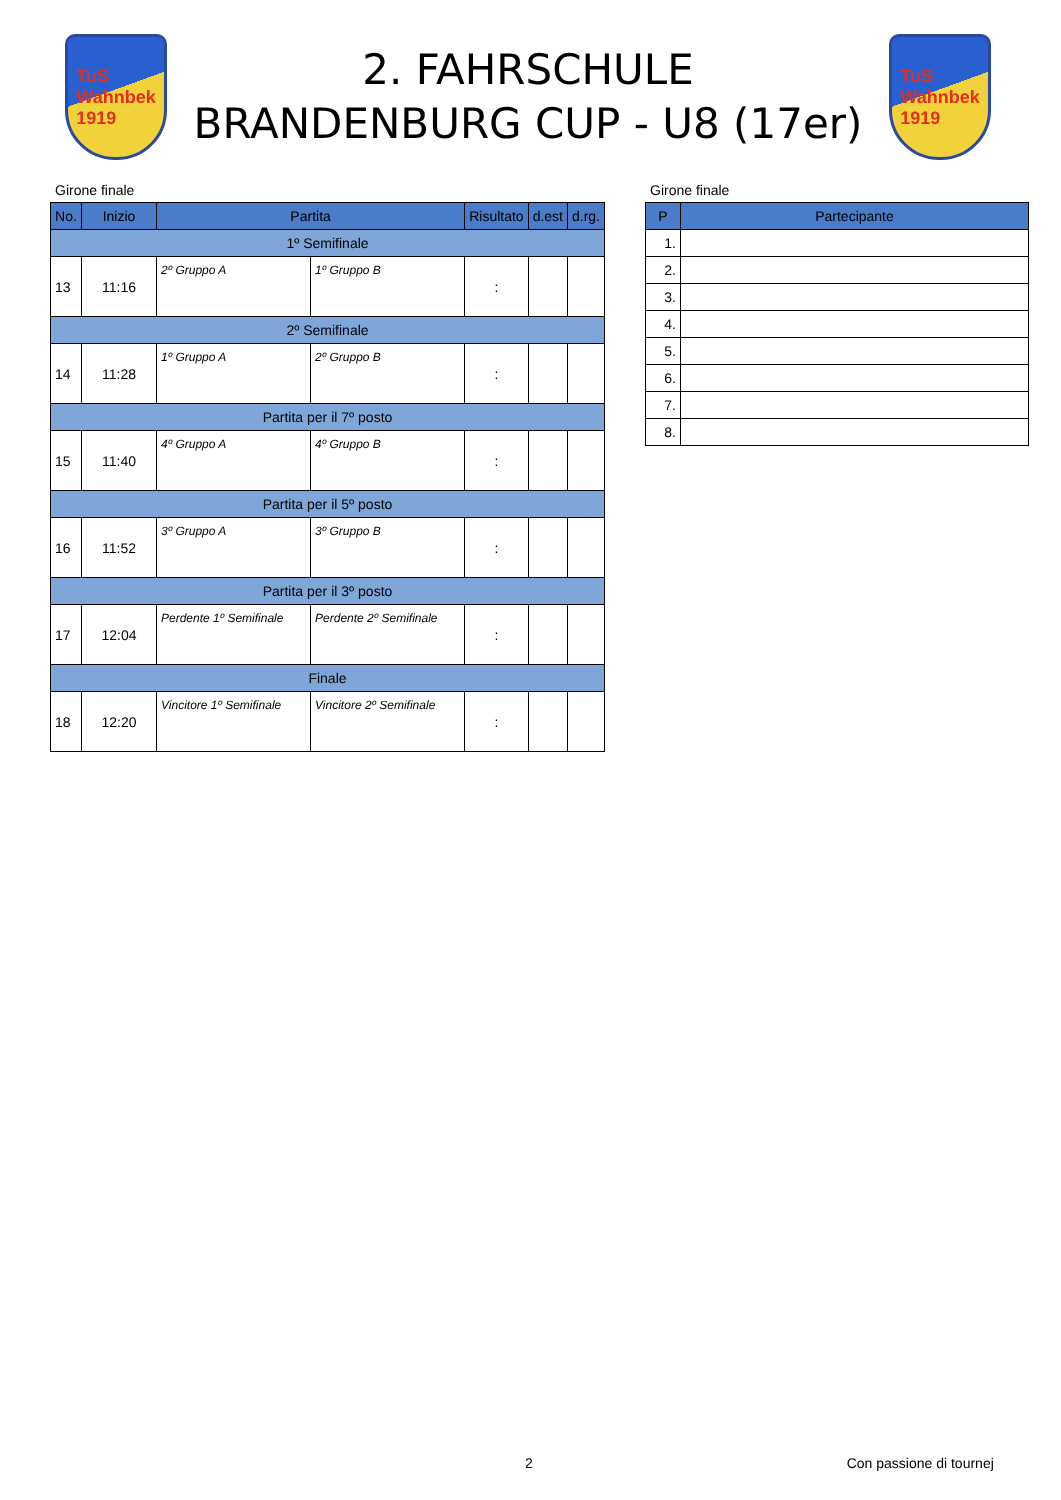TuS
Wahnbek
1919
2. FAHRSCHULE
BRANDENBURG CUP - U8 (17er)
TuS
Wahnbek
1919
Girone finale
| No. | Inizio | Partita | | Risultato | d.est | d.rg. |
| --- | --- | --- | --- | --- | --- | --- |
| 1º Semifinale | | | | | | |
| 13 | 11:16 | 2º Gruppo A | 1º Gruppo B | : | | |
| 2º Semifinale | | | | | | |
| 14 | 11:28 | 1º Gruppo A | 2º Gruppo B | : | | |
| Partita per il 7º posto | | | | | | |
| 15 | 11:40 | 4º Gruppo A | 4º Gruppo B | : | | |
| Partita per il 5º posto | | | | | | |
| 16 | 11:52 | 3º Gruppo A | 3º Gruppo B | : | | |
| Partita per il 3º posto | | | | | | |
| 17 | 12:04 | Perdente 1º Semifinale | Perdente 2º Semifinale | : | | |
| Finale | | | | | | |
| 18 | 12:20 | Vincitore 1º Semifinale | Vincitore 2º Semifinale | : | | |
Girone finale
| P | Partecipante |
| --- | --- |
| 1. | |
| 2. | |
| 3. | |
| 4. | |
| 5. | |
| 6. | |
| 7. | |
| 8. | |
2 Con passione di tournej